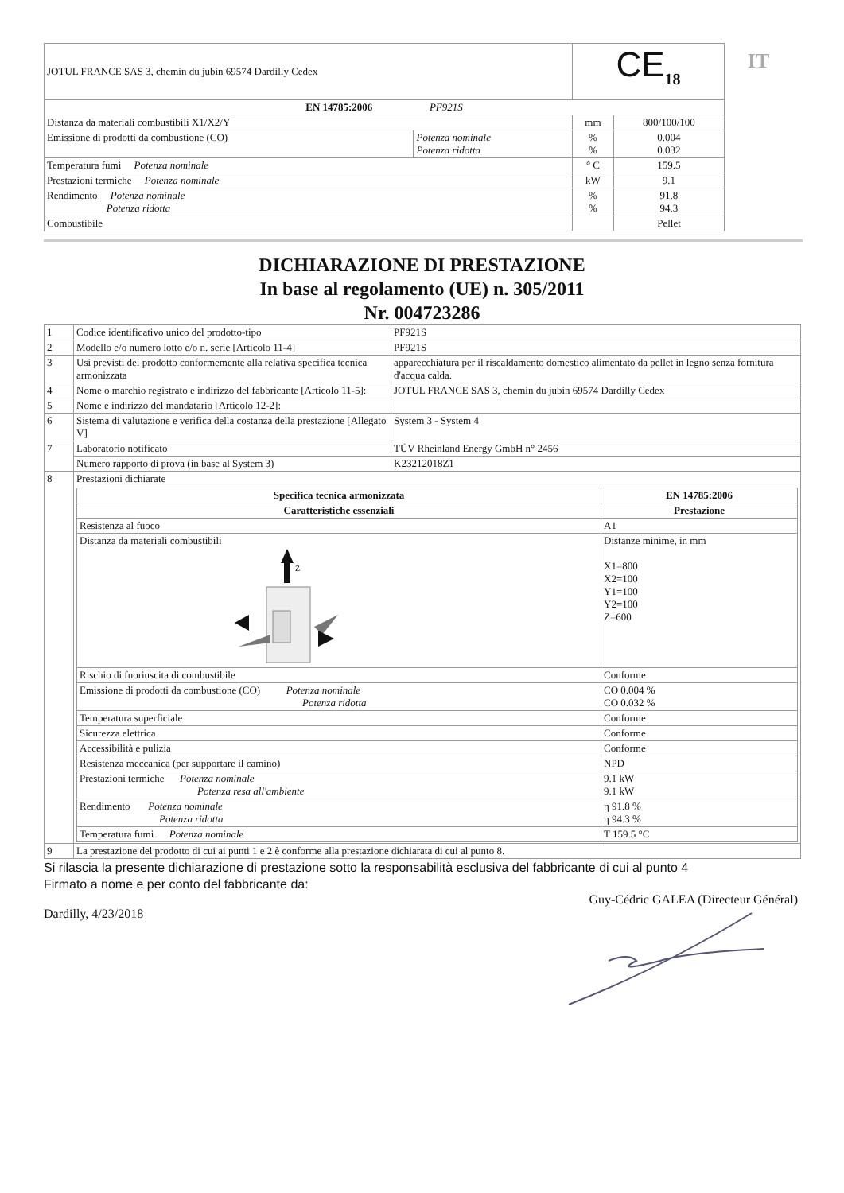IT
| JOTUL FRANCE SAS 3, chemin du jubin 69574 Dardilly Cedex | | CE<sub>18</sub> | |
| EN 14785:2006 PF921S | | | |
| Distanza da materiali combustibili X1/X2/Y | | mm | 800/100/100 |
| Emissione di prodotti da combustione (CO) | Potenza nominale Potenza ridotta | % % | 0.004 0.032 |
| Temperatura fumi Potenza nominale | | ° C | 159.5 |
| Prestazioni termiche Potenza nominale | | kW | 9.1 |
| Rendimento Potenza nominale Potenza ridotta | | % % | 91.8 94.3 |
| Combustibile | | | Pellet |
DICHIARAZIONE DI PRESTAZIONE
In base al regolamento (UE) n. 305/2011
Nr. 004723286
| 1 | Codice identificativo unico del prodotto-tipo | PF921S |
| 2 | Modello e/o numero lotto e/o n. serie [Articolo 11-4] | PF921S |
| 3 | Usi previsti del prodotto conformemente alla relativa specifica tecnica armonizzata | apparecchiatura per il riscaldamento domestico alimentato da pellet in legno senza fornitura d'acqua calda. |
| 4 | Nome o marchio registrato e indirizzo del fabbricante [Articolo 11-5]: | JOTUL FRANCE SAS 3, chemin du jubin 69574 Dardilly Cedex |
| 5 | Nome e indirizzo del mandatario [Articolo 12-2]: | |
| 6 | Sistema di valutazione e verifica della costanza della prestazione [Allegato V] | System 3 - System 4 |
| 7 | Laboratorio notificato | TÜV Rheinland Energy GmbH n° 2456 |
| | Numero rapporto di prova (in base al System 3) | K23212018Z1 |
| 8 | Prestazioni dichiarate / Specifica tecnica armonizzata / EN 14785:2006 / / --- / --- / / Caratteristiche essenziali / Prestazione / / Resistenza al fuoco / A1 / / Distanza da materiali combustibili Z / Distanze minime, in mm X1=800 X2=100 Y1=100 Y2=100 Z=600 / / Rischio di fuoriuscita di combustibile / Conforme / / Emissione di prodotti da combustione (CO) Potenza nominale Potenza ridotta / CO 0.004 % CO 0.032 % / / Temperatura superficiale / Conforme / / Sicurezza elettrica / Conforme / / Accessibilità e pulizia / Conforme / / Resistenza meccanica (per supportare il camino) / NPD / / Prestazioni termiche Potenza nominale Potenza resa all'ambiente / 9.1 kW 9.1 kW / / Rendimento Potenza nominale Potenza ridotta / η 91.8 % η 94.3 % / / Temperatura fumi Potenza nominale / T 159.5 °C / | |
| 9 | La prestazione del prodotto di cui ai punti 1 e 2 è conforme alla prestazione dichiarata di cui al punto 8. | |
Si rilascia la presente dichiarazione di prestazione sotto la responsabilità esclusiva del fabbricante di cui al punto 4
Firmato a nome e per conto del fabbricante da:
Guy-Cédric GALEA (Directeur Général)
Dardilly, 4/23/2018